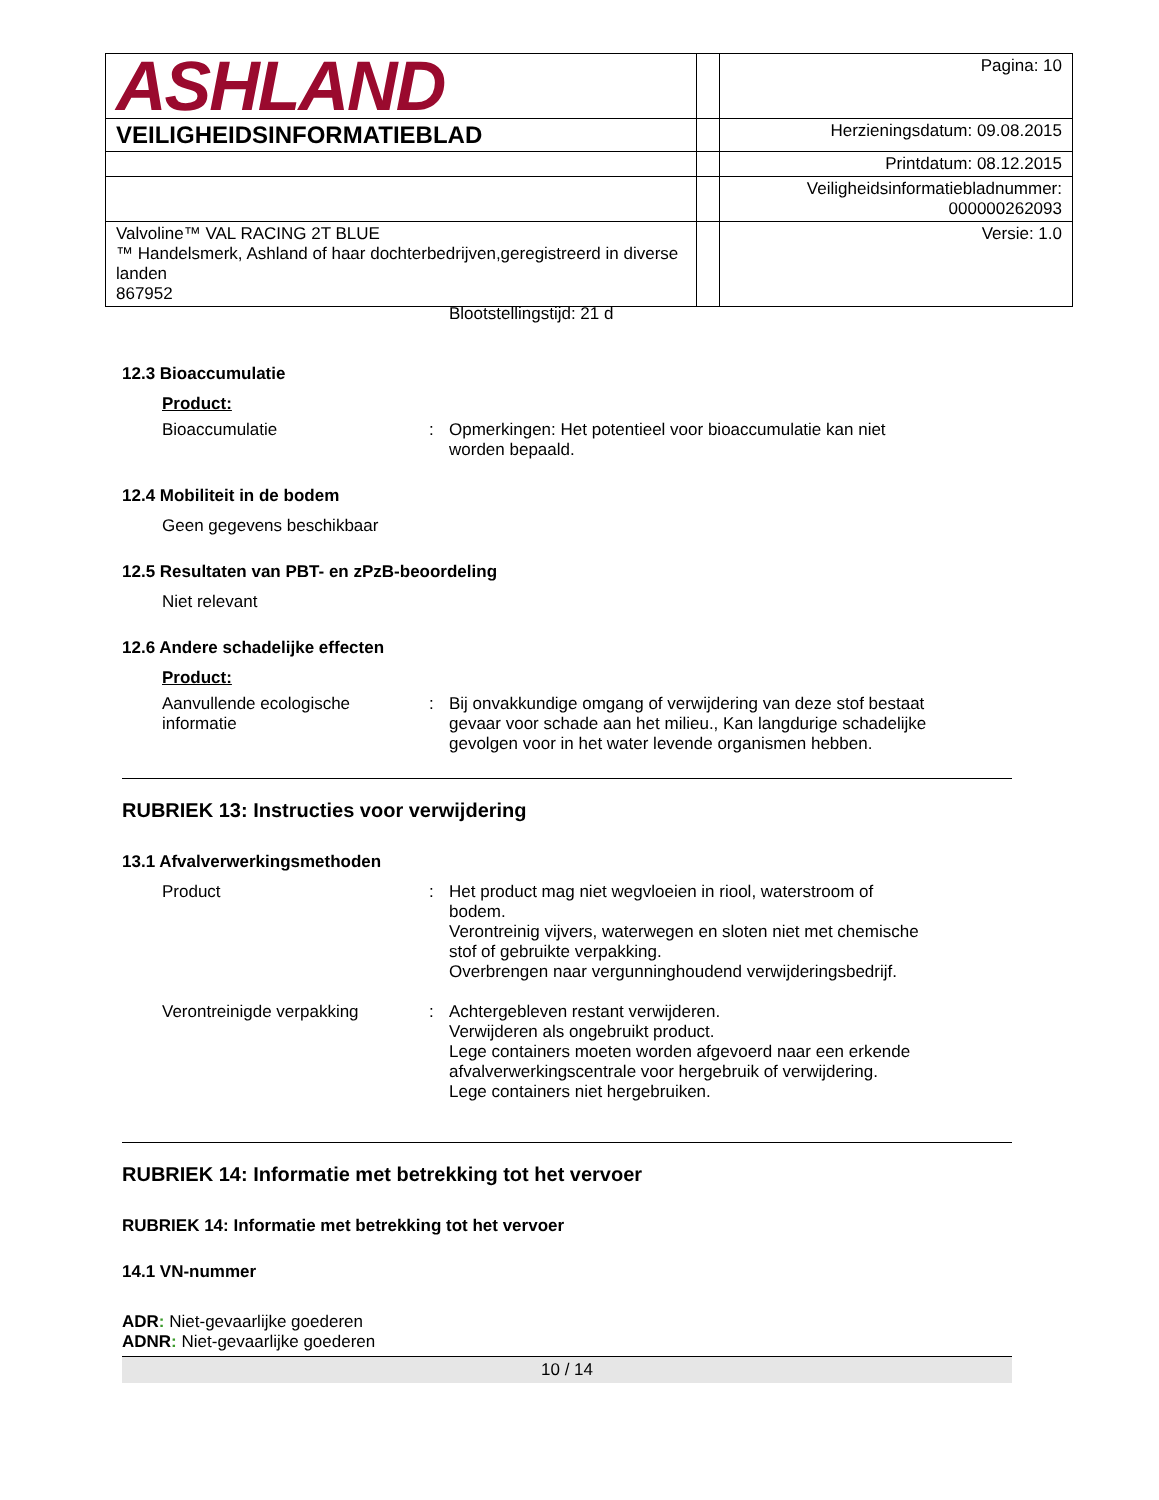| ASHLAND | | Pagina: 10 |
| VEILIGHEIDSINFORMATIEBLAD | | Herzieningsdatum: 09.08.2015 |
| | | Printdatum: 08.12.2015 |
| | | Veiligheidsinformatiebladnummer: 000000262093 |
| Valvoline™ VAL RACING 2T BLUE ™ Handelsmerk, Ashland of haar dochterbedrijven,geregistreerd in diverse landen 867952 | | Versie: 1.0 |
Blootstellingstijd: 21 d
12.3 Bioaccumulatie
Product:
Bioaccumulatie : Opmerkingen: Het potentieel voor bioaccumulatie kan niet worden bepaald.
12.4 Mobiliteit in de bodem
Geen gegevens beschikbaar
12.5 Resultaten van PBT- en zPzB-beoordeling
Niet relevant
12.6 Andere schadelijke effecten
Product:
Aanvullende ecologische informatie
: Bij onvakkundige omgang of verwijdering van deze stof bestaat gevaar voor schade aan het milieu., Kan langdurige schadelijke gevolgen voor in het water levende organismen hebben.
RUBRIEK 13: Instructies voor verwijdering
13.1 Afvalverwerkingsmethoden
Product : Het product mag niet wegvloeien in riool, waterstroom of bodem.
Verontreinig vijvers, waterwegen en sloten niet met chemische stof of gebruikte verpakking.
Overbrengen naar vergunninghoudend verwijderingsbedrijf.
Verontreinigde verpakking : Achtergebleven restant verwijderen.
Verwijderen als ongebruikt product.
Lege containers moeten worden afgevoerd naar een erkende afvalverwerkingscentrale voor hergebruik of verwijdering.
Lege containers niet hergebruiken.
RUBRIEK 14: Informatie met betrekking tot het vervoer
RUBRIEK 14: Informatie met betrekking tot het vervoer
14.1 VN-nummer
ADR: Niet-gevaarlijke goederen
ADNR: Niet-gevaarlijke goederen
10 / 14